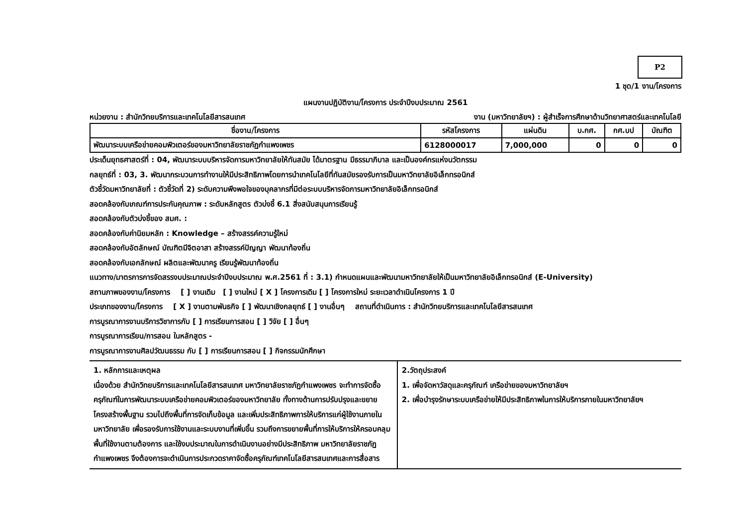P2
1 ชุด/1 งาน/โครงการ
แผนงานปฏิบัติงาน/โครงการ ประจำปีงบประมาณ 2561
หน่วยงาน : สำนักวิทยบริการและเทคโนโลยีสารสนเทศ งาน (มหาวิทยาลัยฯ) : ผู้สำเร็จการศึกษาด้านวิทยาศาสตร์และเทคโนโลยี
| ชื่องาน/โครงการ | รหัสโครงการ | แผ่นดิน | บ.กศ. | กศ.บป | บัณฑิต |
| --- | --- | --- | --- | --- | --- |
| พัฒนาระบบเครือข่ายคอมพิวเตอร์ของมหาวิทยาลัยราชภัฏกำแพงเพชร | 6128000017 | 7,000,000 | 0 | 0 | 0 |
ประเด็นยุทธศาสตร์ที่ : 04, พัฒนาระบบบริหารจัดการมหาวิทยาลัยให้ทันสมัย ได้มาตรฐาน มีธรรมาภิบาล และเป็นองค์กรแห่งนวัตกรรม
กลยุทธ์ที่ : 03, 3. พัฒนากระบวนการทำงานให้มีประสิทธิภาพโดยการนำเทคโนโลยีที่ทันสมัยรองรับการเป็นมหาวิทยาลัยอิเล็กทรอนิกส์
ตัวชี้วัดมหาวิทยาลัยที่ : ตัวชี้วัดที่ 2) ระดับความพึงพอใจของบุคลากรที่มีต่อระบบบริหารจัดการมหาวิทยาลัยอิเล็กทรอนิกส์
สอดคล้องกับเกณฑ์การประกันคุณภาพ : ระดับหลักสูตร ตัวบ่งชี้ 6.1 สิ่งสนับสนุนการเรียนรู้
สอดคล้องกับตัวบ่งชี้ของ สมศ. :
สอดคล้องกับค่านิยมหลัก : Knowledge – สร้างสรรค์ความรู้ใหม่
สอดคล้องกับอัตลักษณ์ บัณฑิตมีจิตอาสา สร้างสรรค์ปัญญา พัฒนาท้องถิ่น
สอดคล้องกับเอกลักษณ์ ผลิตและพัฒนาครู เรียนรู้พัฒนาท้องถิ่น
แนวทาง/มาตรการการจัดสรรงบประมาณประจำปีงบประมาณ พ.ศ.2561 ที่ : 3.1) กำหนดแผนและพัฒนามหาวิทยาลัยให้เป็นมหาวิทยาลัยอิเล็กทรอนิกส์ (E-University)
สถานภาพของงาน/โครงการ [ ] งานเดิม [ ] งานใหม่ [ X ] โครงการเดิม [ ] โครงการใหม่ ระยะเวลาดำเนินโครงการ 1 ปี
ประเภทของงาน/โครงการ [ X ] งานตามพันธกิจ [ ] พัฒนาเชิงกลยุทธ์ [ ] งานอื่นๆ สถานที่ดำเนินการ : สำนักวิทยบริการและเทคโนโลยีสารสนเทศ
การบูรณาการงานบริการวิชาการกับ [ ] การเรียนการสอน [ ] วิจัย [ ] อื่นๆ
การบูรณาการเรียน/การสอน ในหลักสูตร -
การบูรณาการงานศิลปวัฒนธรรม กับ [ ] การเรียนการสอน [ ] กิจกรรมนักศึกษา
| 1. หลักการและเหตุผล เนื่องด้วย สำนักวิทยบริการและเทคโนโลยีสารสนเทศ มหาวิทยาลัยราชภัฏกำแพงเพชร จะทำการจัดซื้อครุภัณฑ์ในการพัฒนาระบบเครือข่ายคอมพิวเตอร์ของมหาวิทยาลัย ทั้งทางด้านการปรับปรุงและขยายโครงสร้างพื้นฐาน รวมไปถึงพื้นที่การจัดเก็บข้อมูล และเพิ่มประสิทธิภาพการให้บริการแก่ผู้ใช้งานภายในมหาวิทยาลัย เพื่อรองรับการใช้งานและระบบงานที่เพิ่มขึ้น รวมถึงการขยายพื้นที่การให้บริการให้ครอบคลุมพื้นที่ใช้งานตามต้องการ และใช้งบประมาณในการดำเนินงานอย่างมีประสิทธิภาพ มหาวิทยาลัยราชภัฏกำแพงเพชร จึงต้องการจะดำเนินการประกวดราคาจัดซื้อครุภัณฑ์เทคโนโลยีสารสนเทศและการสื่อสาร | 2.วัตถุประสงค์ 1. เพื่อจัดหาวัสดุและครุภัณฑ์ เครือข่ายของมหาวิทยาลัยฯ 2. เพื่อบำรุงรักษาระบบเครือข่ายให้มีประสิทธิภาพในการให้บริการภายในมหาวิทยาลัยฯ |